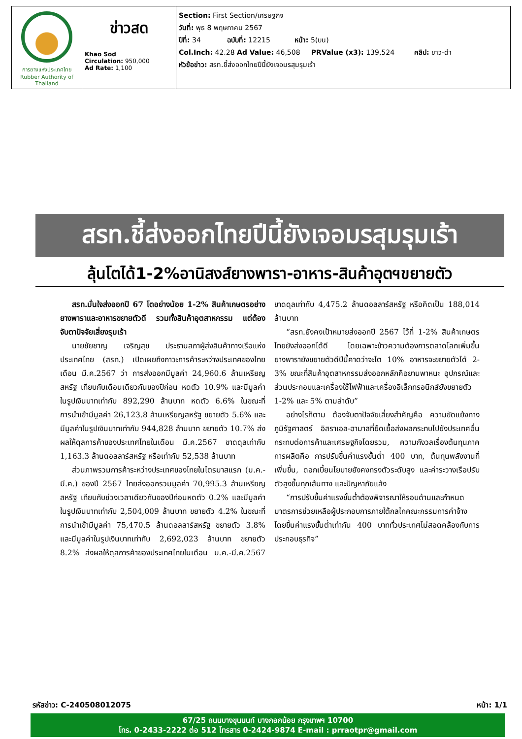| การยางแห่งประเทศไทย Rubber Authority of Thailand | ข่าวสด Khao Sod Circulation: 950,000 Ad Rate: 1,100 | Section: First Section/เศรษฐกิจ วันที่: พุธ 8 พฤษภาคม 2567 ปีที่: 34 ฉบับที่: 12215 หน้า: 5(บน) Col.Inch: 42.28 Ad Value: 46,508 PRValue (x3): 139,524 คลิป: ขาว-ดำ หัวข้อข่าว: สรท.ชี้ส่งออกไทยปีนี้ยังเจอมรสุมรุมเร้า |
สรท.ชี้ส่งออกไทยปีนี้ยังเจอมรสุมรุมเร้า
ลุ้นโตได้1-2%อานิสงส์ยางพารา-อาหาร-สินค้าอุตฯขยายตัว
สรท.มั่นใจส่งออกปี 67 โตอย่างน้อย 1-2% สินค้าเกษตรอย่างยางพาราและอาหารขยายตัวดี รวมทั้งสินค้าอุตสาหกรรม แต่ต้องจับตาปัจจัยเสี่ยงรุมเร้า
นายชัยชาญ เจริญสุข ประธานสภาผู้ส่งสินค้าทางเรือแห่งประเทศไทย (สรท.) เปิดเผยถึงภาวะการค้าระหว่างประเทศของไทยเดือน มี.ค.2567 ว่า การส่งออกมีมูลค่า 24,960.6 ล้านเหรียญสหรัฐ เทียบกับเดือนเดียวกันของปีก่อน หดตัว 10.9% และมีมูลค่าในรูปเงินบาทเท่ากับ 892,290 ล้านบาท หดตัว 6.6% ในขณะที่การนำเข้ามีมูลค่า 26,123.8 ล้านเหรียญสหรัฐ ขยายตัว 5.6% และมีมูลค่าในรูปเงินบาทเท่ากับ 944,828 ล้านบาท ขยายตัว 10.7% ส่งผลให้ดุลการค้าของประเทศไทยในเดือน มี.ค.2567 ขาดดุลเท่ากับ 1,163.3 ล้านดอลลาร์สหรัฐ หรือเท่ากับ 52,538 ล้านบาท
ส่วนภาพรวมการค้าระหว่างประเทศของไทยในไตรมาสแรก (ม.ค.-มี.ค.) ของปี 2567 ไทยส่งออกรวมมูลค่า 70,995.3 ล้านเหรียญสหรัฐ เทียบกับช่วงเวลาเดียวกันของปีก่อนหดตัว 0.2% และมีมูลค่าในรูปเงินบาทเท่ากับ 2,504,009 ล้านบาท ขยายตัว 4.2% ในขณะที่การนำเข้ามีมูลค่า 75,470.5 ล้านดอลลาร์สหรัฐ ขยายตัว 3.8% และมีมูลค่าในรูปเงินบาทเท่ากับ 2,692,023 ล้านบาท ขยายตัว 8.2% ส่งผลให้ดุลการค้าของประเทศไทยในเดือน ม.ค.-มี.ค.2567 ขาดดุลเท่ากับ 4,475.2 ล้านดอลลาร์สหรัฐ หรือคิดเป็น 188,014 ล้านบาท
“สรท.ยังคงเป้าหมายส่งออกปี 2567 ไว้ที่ 1-2% สินค้าเกษตรไทยยังส่งออกได้ดี โดยเฉพาะข้าวความต้องการตลาดโลกเพิ่มขึ้น ยางพารายังขยายตัวดีปีนี้คาดว่าจะโต 10% อาหารจะขยายตัวได้ 2-3% ขณะที่สินค้าอุตสาหกรรมส่งออกหลักคือยานพาหนะ อุปกรณ์และส่วนประกอบและเครื่องใช้ไฟฟ้าและเครื่องอิเล็กทรอนิกส์ยังขยายตัว 1-2% และ 5% ตามลำดับ”
อย่างไรก็ตาม ต้องจับตาปัจจัยเสี่ยงสำคัญคือ ความขัดแย้งทางภูมิรัฐศาสตร์ อิสราเอล-ฮามาสที่ยืดเยื้อส่งผลกระทบไปยังประเทศอื่น กระทบต่อการค้าและเศรษฐกิจโดยรวม, ความกังวลเรื่องต้นทุนภาคการผลิตคือ การปรับขึ้นค่าแรงขั้นต่ำ 400 บาท, ต้นทุนพลังงานที่เพิ่มขึ้น, ดอกเบี้ยนโยบายยังคงทรงตัวระดับสูง และค่าระวางเรือปรับตัวสูงขึ้นทุกเส้นทาง และปัญหาภัยแล้ง
“การปรับขึ้นค่าแรงขั้นต่ำต้องพิจารณาให้รอบด้านและกำหนดมาตรการช่วยเหลือผู้ประกอบการภายใต้กลไกคณะกรรมการค่าจ้าง โดยขึ้นค่าแรงขั้นต่ำเท่ากัน 400 บาททั่วประเทศไม่สอดคล้องกับการประกอบธุรกิจ”
รหัสข่าว: C-240508012075 หน้า: 1/1
67/25 ถนนบางขุนนนท์ บางกอกน้อย กรุงเทพฯ 10700
โทร. 0-2433-2222 ต่อ 512 โทรสาร 0-2424-9874 E-mail : prraotpr@gmail.com